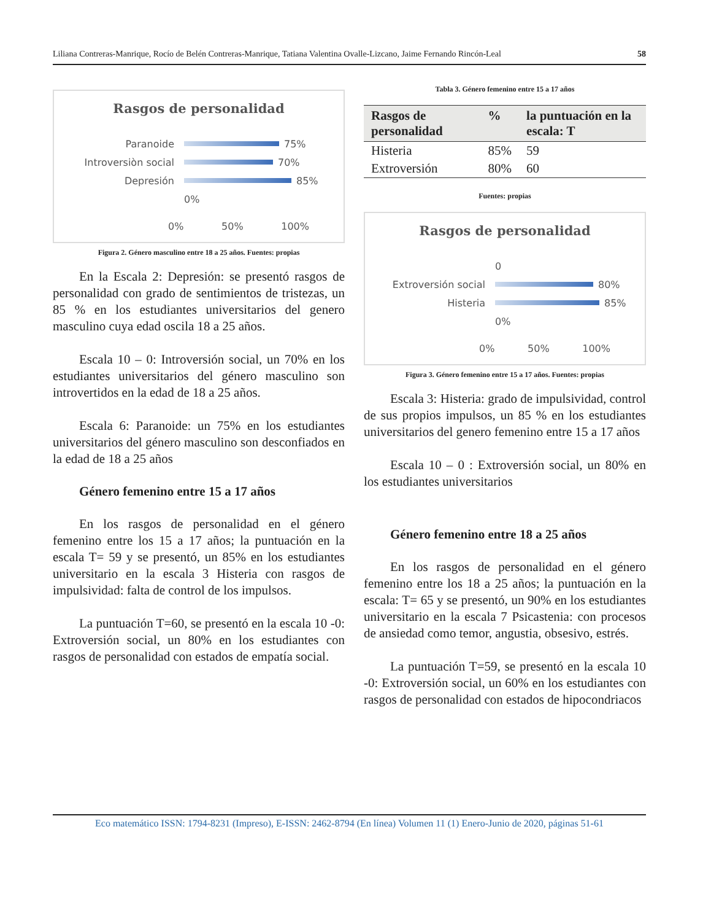Liliana Contreras-Manrique, Rocío de Belén Contreras-Manrique, Tatiana Valentina Ovalle-Lizcano, Jaime Fernando Rincón-Leal 58
Rasgos de personalidad
Paranoide 75%
Introversiòn social 70%
Depresión 85%
0%
0% 50% 100%
Figura 2. Género masculino entre 18 a 25 años. Fuentes: propias
En la Escala 2: Depresión: se presentó rasgos de personalidad con grado de sentimientos de tristezas, un 85 % en los estudiantes universitarios del genero masculino cuya edad oscila 18 a 25 años.
Escala 10 – 0: Introversión social, un 70% en los estudiantes universitarios del género masculino son introvertidos en la edad de 18 a 25 años.
Escala 6: Paranoide: un 75% en los estudiantes universitarios del género masculino son desconfiados en la edad de 18 a 25 años
Género femenino entre 15 a 17 años
En los rasgos de personalidad en el género femenino entre los 15 a 17 años; la puntuación en la escala T= 59 y se presentó, un 85% en los estudiantes universitario en la escala 3 Histeria con rasgos de impulsividad: falta de control de los impulsos.
La puntuación T=60, se presentó en la escala 10 -0: Extroversión social, un 80% en los estudiantes con rasgos de personalidad con estados de empatía social.
Tabla 3. Género femenino entre 15 a 17 años
| Rasgos de personalidad | % | la puntuación en la escala: T |
| --- | --- | --- |
| Histeria | 85% | 59 |
| Extroversión | 80% | 60 |
Fuentes: propias
Rasgos de personalidad
0
Extroversión social 80%
Histeria 85%
0%
0% 50% 100%
Figura 3. Género femenino entre 15 a 17 años. Fuentes: propias
Escala 3: Histeria: grado de impulsividad, control de sus propios impulsos, un 85 % en los estudiantes universitarios del genero femenino entre 15 a 17 años
Escala 10 – 0 : Extroversión social, un 80% en los estudiantes universitarios
Género femenino entre 18 a 25 años
En los rasgos de personalidad en el género femenino entre los 18 a 25 años; la puntuación en la escala: T= 65 y se presentó, un 90% en los estudiantes universitario en la escala 7 Psicastenia: con procesos de ansiedad como temor, angustia, obsesivo, estrés.
La puntuación T=59, se presentó en la escala 10 -0: Extroversión social, un 60% en los estudiantes con rasgos de personalidad con estados de hipocondriacos
Eco matemático ISSN: 1794-8231 (Impreso), E-ISSN: 2462-8794 (En línea) Volumen 11 (1) Enero-Junio de 2020, páginas 51-61